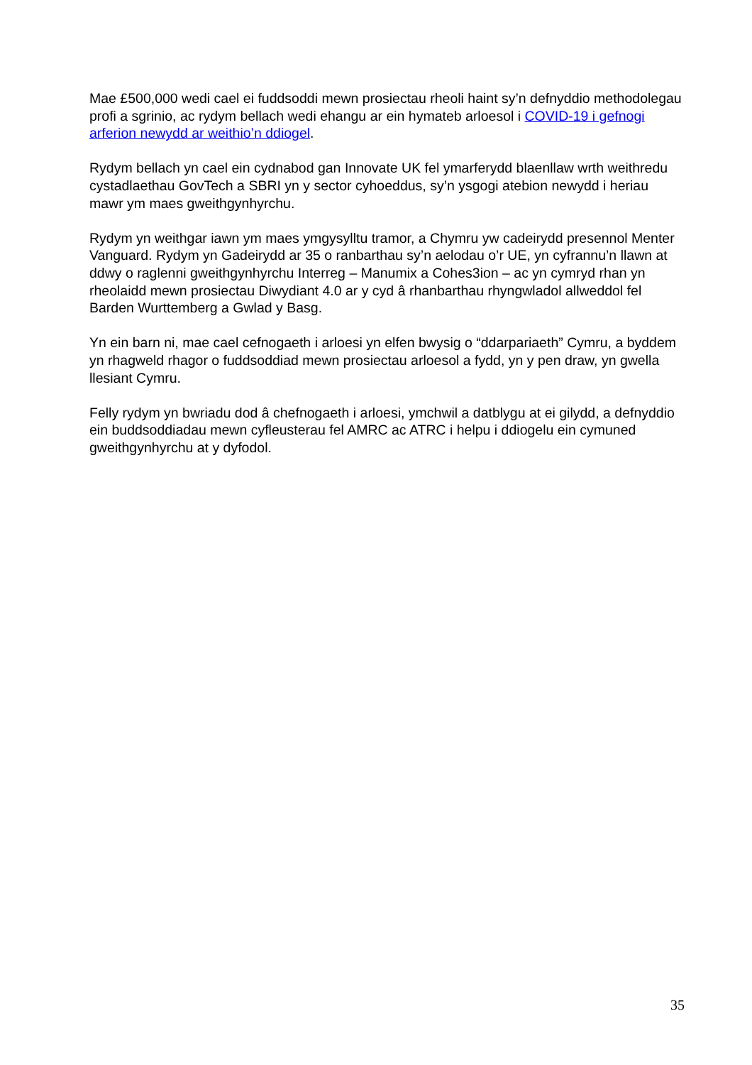Mae £500,000 wedi cael ei fuddsoddi mewn prosiectau rheoli haint sy’n defnyddio methodolegau profi a sgrinio, ac rydym bellach wedi ehangu ar ein hymateb arloesol i COVID-19 i gefnogi arferion newydd ar weithio’n ddiogel.
Rydym bellach yn cael ein cydnabod gan Innovate UK fel ymarferydd blaenllaw wrth weithredu cystadlaethau GovTech a SBRI yn y sector cyhoeddus, sy’n ysgogi atebion newydd i heriau mawr ym maes gweithgynhyrchu.
Rydym yn weithgar iawn ym maes ymgysylltu tramor, a Chymru yw cadeirydd presennol Menter Vanguard. Rydym yn Gadeirydd ar 35 o ranbarthau sy’n aelodau o’r UE, yn cyfrannu’n llawn at ddwy o raglenni gweithgynhyrchu Interreg – Manumix a Cohes3ion – ac yn cymryd rhan yn rheolaidd mewn prosiectau Diwydiant 4.0 ar y cyd â rhanbarthau rhyngwladol allweddol fel Barden Wurttemberg a Gwlad y Basg.
Yn ein barn ni, mae cael cefnogaeth i arloesi yn elfen bwysig o “ddarpariaeth” Cymru, a byddem yn rhagweld rhagor o fuddsoddiad mewn prosiectau arloesol a fydd, yn y pen draw, yn gwella llesiant Cymru.
Felly rydym yn bwriadu dod â chefnogaeth i arloesi, ymchwil a datblygu at ei gilydd, a defnyddio ein buddsoddiadau mewn cyfleusterau fel AMRC ac ATRC i helpu i ddiogelu ein cymuned gweithgynhyrchu at y dyfodol.
35